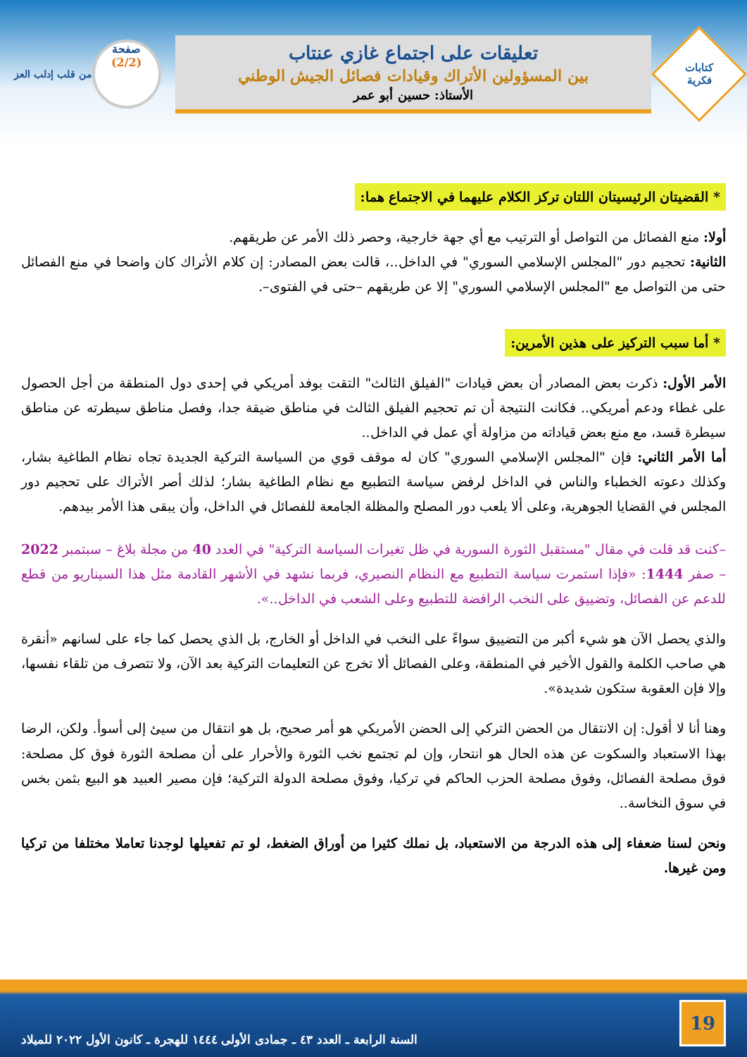كتابات
فكرية
تعليقات على اجتماع غازي عنتاب
بين المسؤولين الأتراك وقيادات فصائل الجيش الوطني
الأستاذ: حسين أبو عمر
صفحة
(2/2)
من قلب إدلب العز
* القضيتان الرئيسيتان اللتان تركز الكلام عليهما في الاجتماع هما:
أولا: منع الفصائل من التواصل أو الترتيب مع أي جهة خارجية، وحصر ذلك الأمر عن طريقهم.
الثانية: تحجيم دور "المجلس الإسلامي السوري" في الداخل..، قالت بعض المصادر: إن كلام الأتراك كان واضحا في منع الفصائل حتى من التواصل مع "المجلس الإسلامي السوري" إلا عن طريقهم –حتى في الفتوى–.
* أما سبب التركيز على هذين الأمرين:
الأمر الأول: ذكرت بعض المصادر أن بعض قيادات "الفيلق الثالث" التقت بوفد أمريكي في إحدى دول المنطقة من أجل الحصول على غطاء ودعم أمريكي.. فكانت النتيجة أن تم تحجيم الفيلق الثالث في مناطق ضيقة جدا، وفصل مناطق سيطرته عن مناطق سيطرة قسد، مع منع بعض قياداته من مزاولة أي عمل في الداخل..
أما الأمر الثاني: فإن "المجلس الإسلامي السوري" كان له موقف قوي من السياسة التركية الجديدة تجاه نظام الطاغية بشار، وكذلك دعوته الخطباء والناس في الداخل لرفض سياسة التطبيع مع نظام الطاغية بشار؛ لذلك أصر الأتراك على تحجيم دور المجلس في القضايا الجوهرية، وعلى ألا يلعب دور المصلح والمظلة الجامعة للفصائل في الداخل، وأن يبقى هذا الأمر بيدهم.
–كنت قد قلت في مقال "مستقبل الثورة السورية في ظل تغيرات السياسة التركية" في العدد 40 من مجلة بلاغ – سبتمبر 2022 – صفر 1444: «فإذا استمرت سياسة التطبيع مع النظام النصيري، فربما نشهد في الأشهر القادمة مثل هذا السيناريو من قطع للدعم عن الفصائل، وتضييق على النخب الرافضة للتطبيع وعلى الشعب في الداخل..».
والذي يحصل الآن هو شيء أكبر من التضييق سواءً على النخب في الداخل أو الخارج، بل الذي يحصل كما جاء على لسانهم «أنقرة هي صاحب الكلمة والقول الأخير في المنطقة، وعلى الفصائل ألا تخرج عن التعليمات التركية بعد الآن، ولا تتصرف من تلقاء نفسها، وإلا فإن العقوبة ستكون شديدة».
وهنا أنا لا أقول: إن الانتقال من الحضن التركي إلى الحضن الأمريكي هو أمر صحيح، بل هو انتقال من سيئ إلى أسوأ. ولكن، الرضا بهذا الاستعباد والسكوت عن هذه الحال هو انتحار، وإن لم تجتمع نخب الثورة والأحرار على أن مصلحة الثورة فوق كل مصلحة: فوق مصلحة الفصائل، وفوق مصلحة الحزب الحاكم في تركيا، وفوق مصلحة الدولة التركية؛ فإن مصير العبيد هو البيع بثمن بخس في سوق النخاسة..
ونحن لسنا ضعفاء إلى هذه الدرجة من الاستعباد، بل نملك كثيرا من أوراق الضغط، لو تم تفعيلها لوجدنا تعاملا مختلفا من تركيا ومن غيرها.
19
السنة الرابعة ـ العدد ٤٣ ـ جمادى الأولى ١٤٤٤ للهجرة ـ كانون الأول ٢٠٢٢ للميلاد